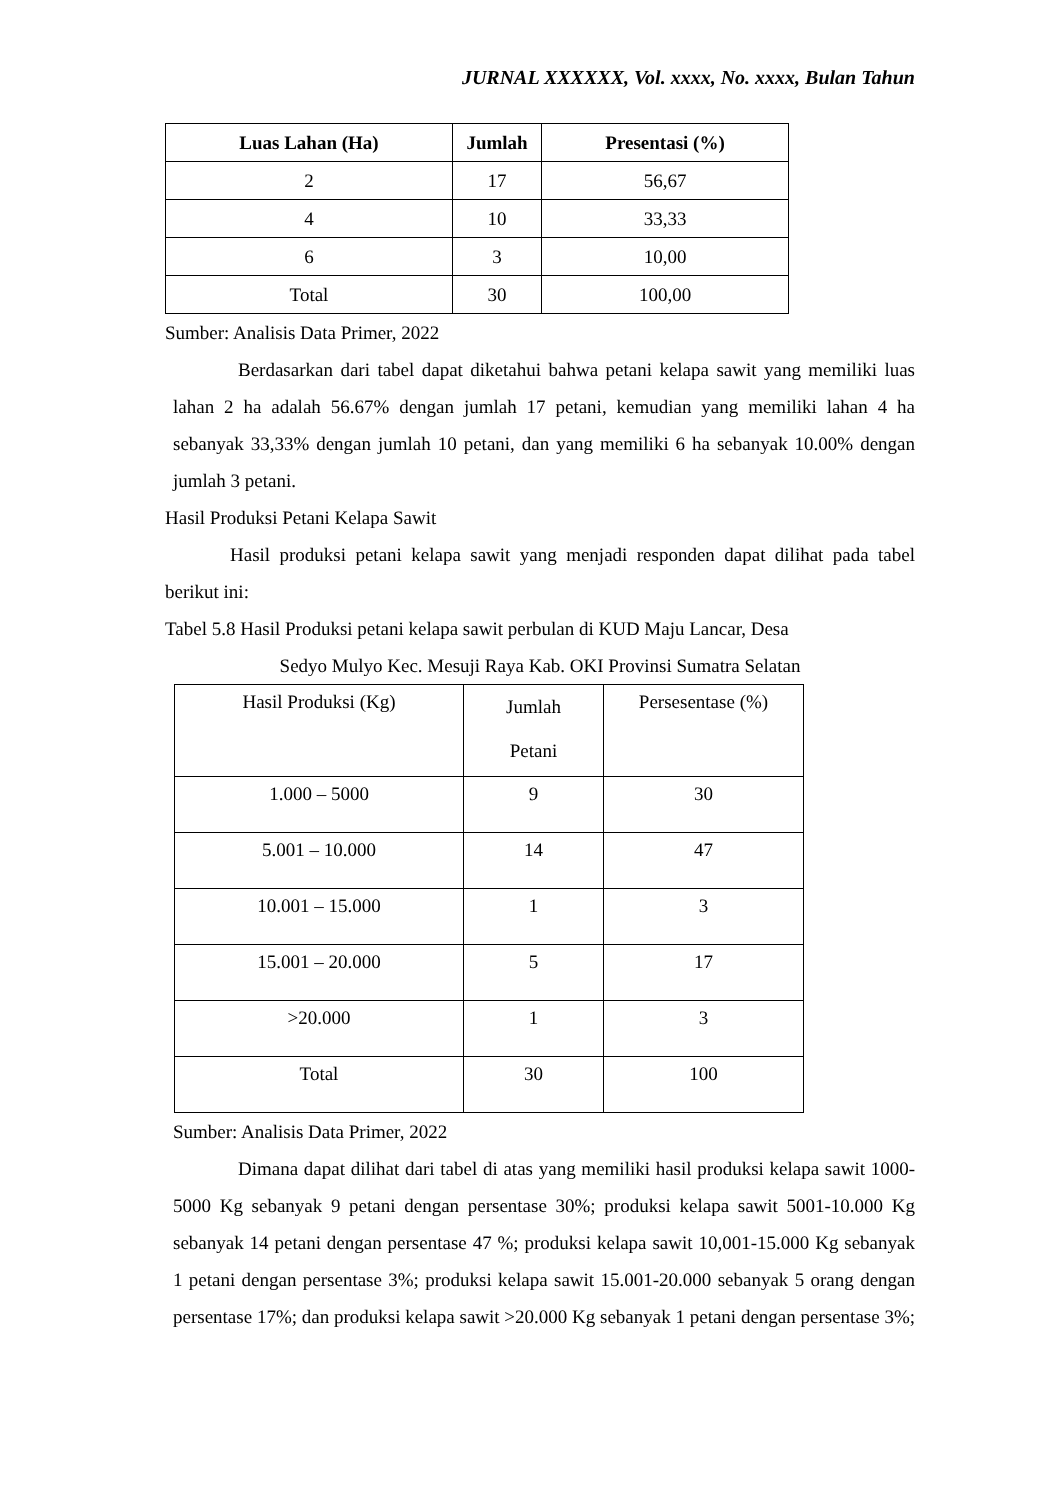JURNAL XXXXXX, Vol. xxxx, No. xxxx, Bulan Tahun
| Luas Lahan (Ha) | Jumlah | Presentasi (%) |
| --- | --- | --- |
| 2 | 17 | 56,67 |
| 4 | 10 | 33,33 |
| 6 | 3 | 10,00 |
| Total | 30 | 100,00 |
Sumber: Analisis Data Primer, 2022
Berdasarkan dari tabel dapat diketahui bahwa petani kelapa sawit yang memiliki luas lahan 2 ha adalah 56.67% dengan jumlah 17 petani, kemudian yang memiliki lahan 4 ha sebanyak 33,33% dengan jumlah 10 petani, dan yang memiliki 6 ha sebanyak 10.00% dengan jumlah 3 petani.
Hasil Produksi Petani Kelapa Sawit
Hasil produksi petani kelapa sawit yang menjadi responden dapat dilihat pada tabel berikut ini:
Tabel 5.8 Hasil Produksi petani kelapa sawit perbulan di KUD Maju Lancar, Desa
Sedyo Mulyo Kec. Mesuji Raya Kab. OKI Provinsi Sumatra Selatan
| Hasil Produksi (Kg) | Jumlah Petani | Persesentase (%) |
| --- | --- | --- |
| 1.000 – 5000 | 9 | 30 |
| 5.001 – 10.000 | 14 | 47 |
| 10.001 – 15.000 | 1 | 3 |
| 15.001 – 20.000 | 5 | 17 |
| >20.000 | 1 | 3 |
| Total | 30 | 100 |
Sumber: Analisis Data Primer, 2022
Dimana dapat dilihat dari tabel di atas yang memiliki hasil produksi kelapa sawit 1000-5000 Kg sebanyak 9 petani dengan persentase 30%; produksi kelapa sawit 5001-10.000 Kg sebanyak 14 petani dengan persentase 47 %; produksi kelapa sawit 10,001-15.000 Kg sebanyak 1 petani dengan persentase 3%; produksi kelapa sawit 15.001-20.000 sebanyak 5 orang dengan persentase 17%; dan produksi kelapa sawit >20.000 Kg sebanyak 1 petani dengan persentase 3%;